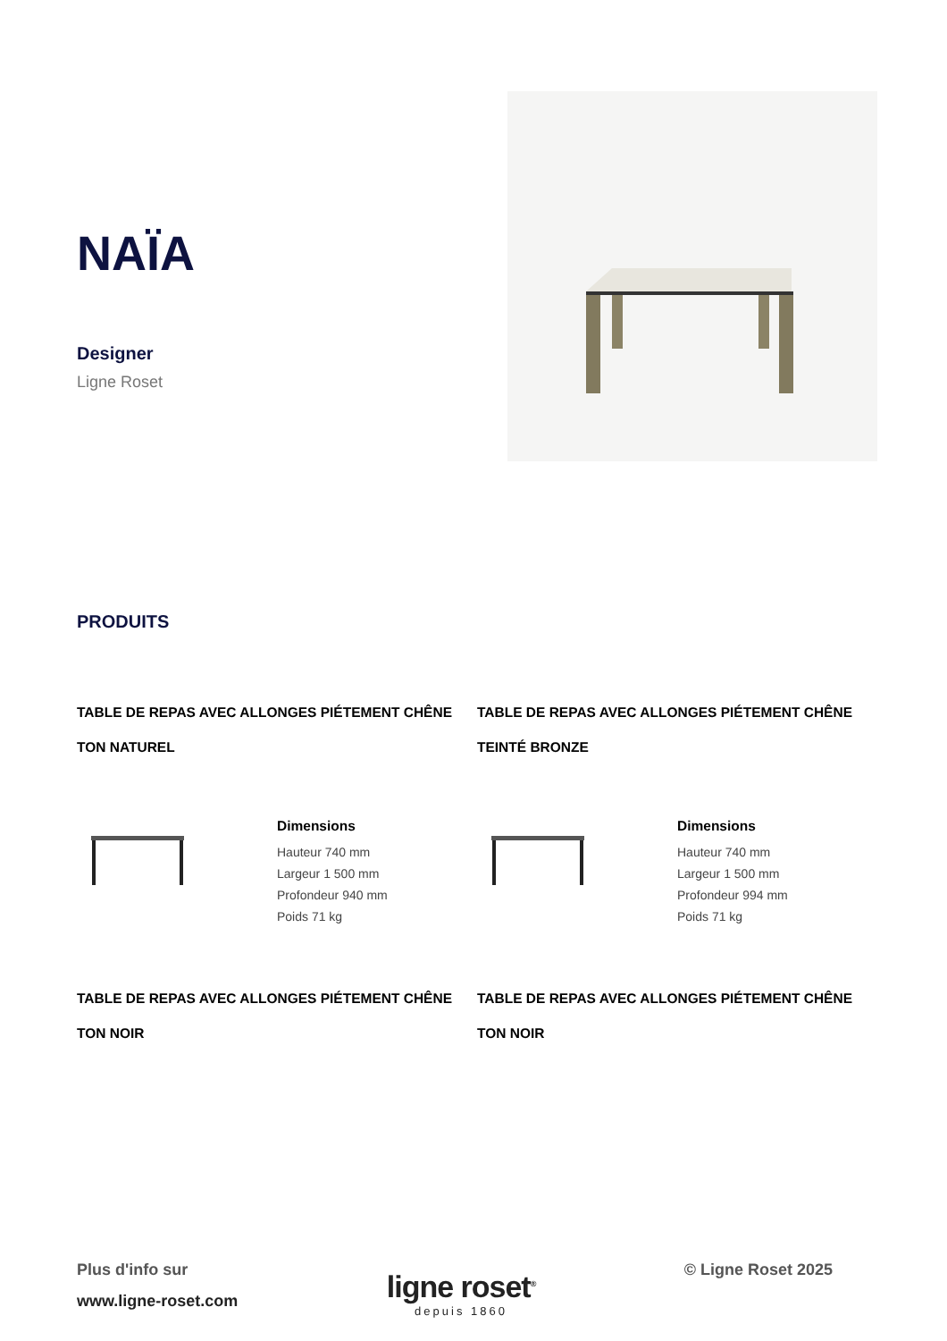NAÏA
Designer
Ligne Roset
PRODUITS
TABLE DE REPAS AVEC ALLONGES PIÉTEMENT CHÊNE TON NATUREL
Dimensions
Hauteur 740 mm
Largeur 1 500 mm
Profondeur 940 mm
Poids 71 kg
TABLE DE REPAS AVEC ALLONGES PIÉTEMENT CHÊNE TEINTÉ BRONZE
Dimensions
Hauteur 740 mm
Largeur 1 500 mm
Profondeur 994 mm
Poids 71 kg
TABLE DE REPAS AVEC ALLONGES PIÉTEMENT CHÊNE TON NOIR
TABLE DE REPAS AVEC ALLONGES PIÉTEMENT CHÊNE TON NOIR
Plus d'info sur
www.ligne-roset.com
ligne roset<sup>®</sup>
depuis 1860
© Ligne Roset 2025